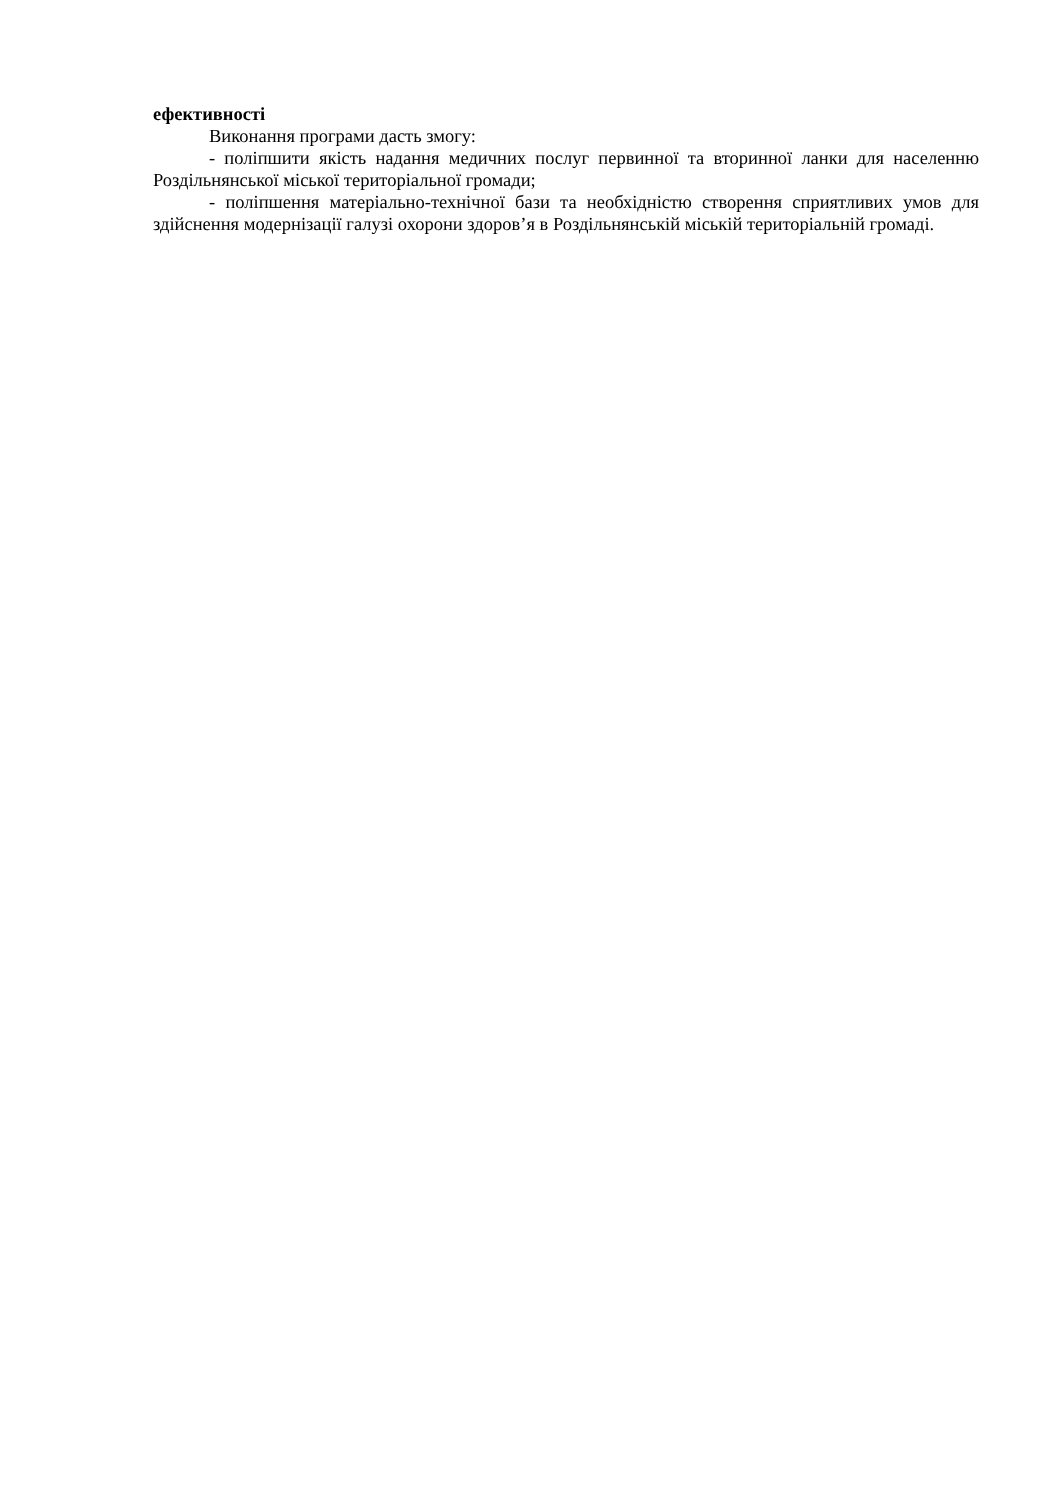ефективності
Виконання програми дасть змогу:
- поліпшити якість надання медичних послуг первинної та вторинної ланки для населенню Роздільнянської міської територіальної громади;
- поліпшення матеріально-технічної бази та необхідністю створення сприятливих умов для здійснення модернізації галузі охорони здоров’я в Роздільнянській міській територіальній громаді.